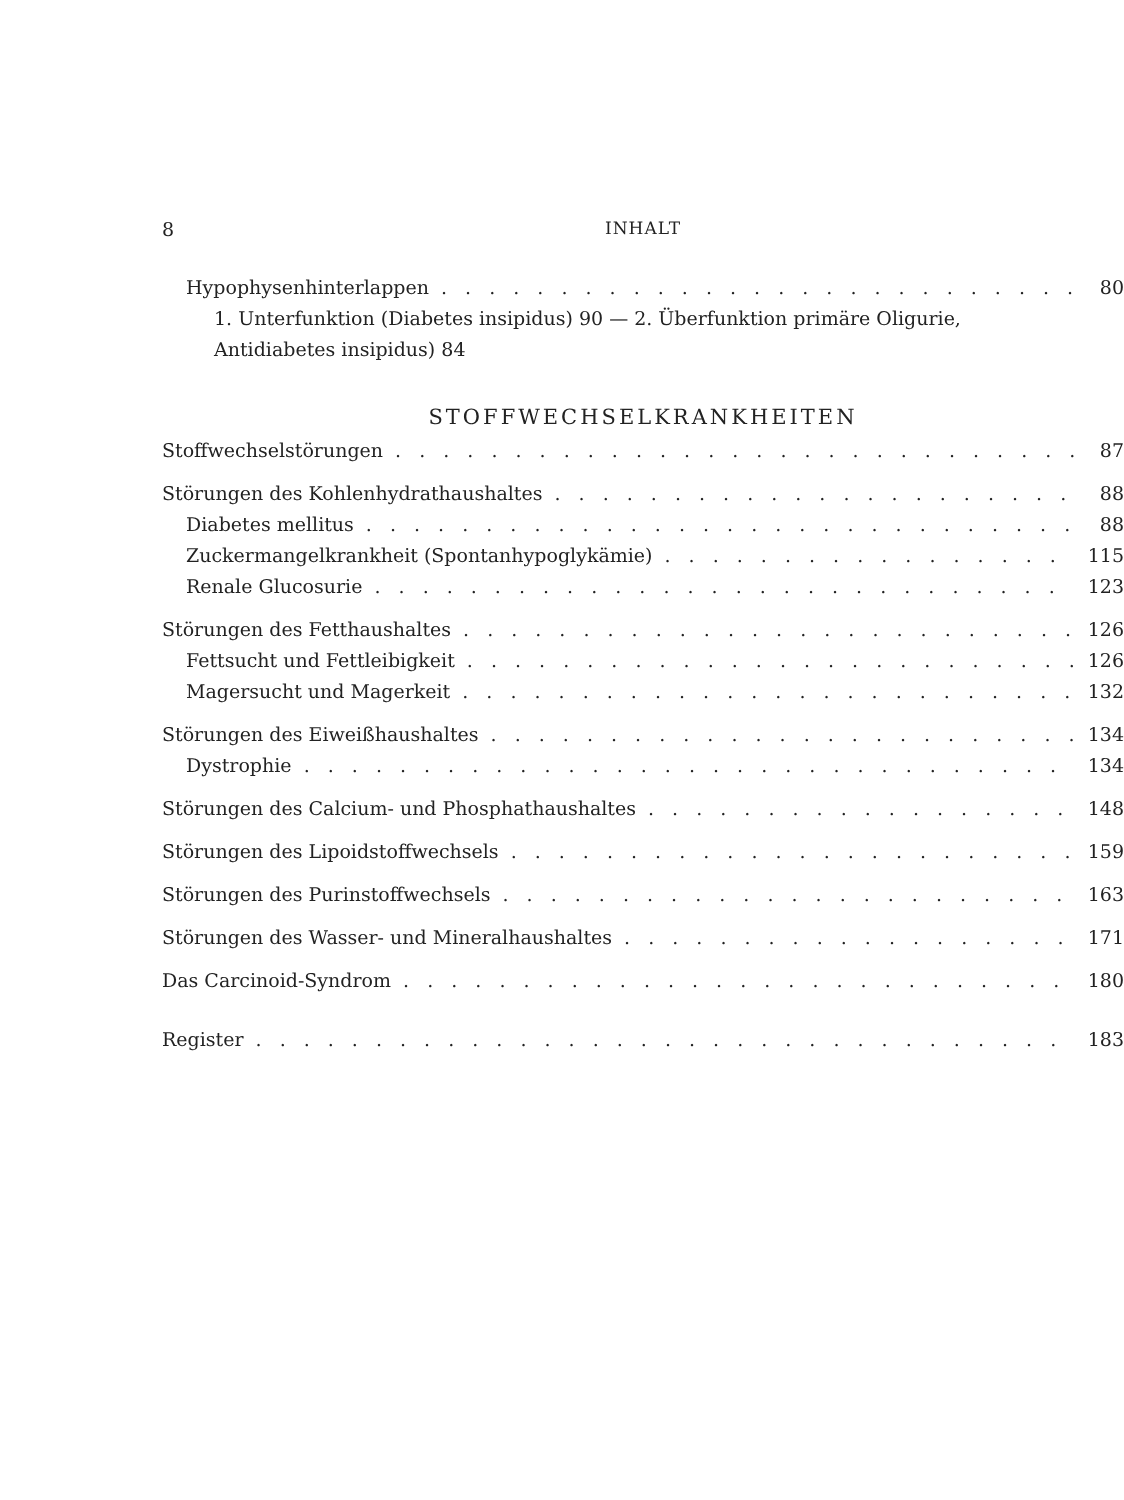8 INHALT
Hypophysenhinterlappen 80
1. Unterfunktion (Diabetes insipidus) 90 — 2. Überfunktion primäre Oligurie,
Antidiabetes insipidus) 84
STOFFWECHSELKRANKHEITEN
Stoffwechselstörungen 87
Störungen des Kohlenhydrathaushaltes 88
Diabetes mellitus 88
Zuckermangelkrankheit (Spontanhypoglykämie) 115
Renale Glucosurie 123
Störungen des Fetthaushaltes 126
Fettsucht und Fettleibigkeit 126
Magersucht und Magerkeit 132
Störungen des Eiweißhaushaltes 134
Dystrophie 134
Störungen des Calcium- und Phosphathaushaltes 148
Störungen des Lipoidstoffwechsels 159
Störungen des Purinstoffwechsels 163
Störungen des Wasser- und Mineralhaushaltes 171
Das Carcinoid-Syndrom 180
Register 183